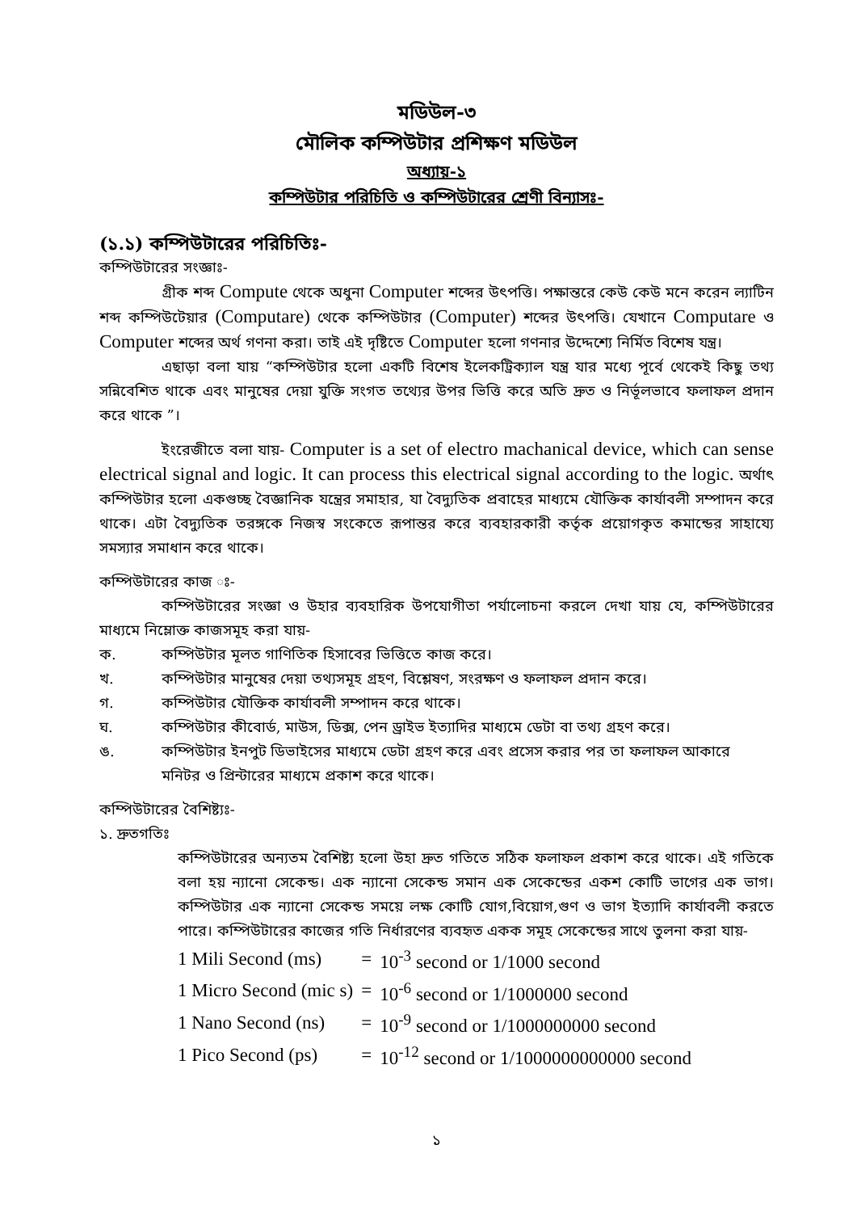মডিউল-৩
মৌলিক কম্পিউটার প্রশিক্ষণ মডিউল
অধ্যায়-১
কম্পিউটার পরিচিতি ও কম্পিউটারের শ্রেণী বিন্যাসঃ-
(১.১) কম্পিউটারের পরিচিতিঃ-
কম্পিউটারের সংজ্ঞাঃ-
গ্রীক শব্দ Compute থেকে অধুনা Computer শব্দের উৎপত্তি। পক্ষান্তরে কেউ কেউ মনে করেন ল্যাটিন শব্দ কম্পিউটেয়ার (Computare) থেকে কম্পিউটার (Computer) শব্দের উৎপত্তি। যেখানে Computare ও Computer শব্দের অর্থ গণনা করা। তাই এই দৃষ্টিতে Computer হলো গণনার উদ্দেশ্যে নির্মিত বিশেষ যন্ত্র।
এছাড়া বলা যায় “কম্পিউটার হলো একটি বিশেষ ইলেকট্রিক্যাল যন্ত্র যার মধ্যে পূর্বে থেকেই কিছু তথ্য সন্নিবেশিত থাকে এবং মানুষের দেয়া যুক্তি সংগত তথ্যের উপর ভিত্তি করে অতি দ্রুত ও নির্ভূলভাবে ফলাফল প্রদান করে থাকে ”।
ইংরেজীতে বলা যায়- Computer is a set of electro machanical device, which can sense electrical signal and logic. It can process this electrical signal according to the logic. অর্থাৎ কম্পিউটার হলো একগুচ্ছ বৈজ্ঞানিক যন্ত্রের সমাহার, যা বৈদ্যুতিক প্রবাহের মাধ্যমে যৌক্তিক কার্যাবলী সম্পাদন করে থাকে। এটা বৈদ্যুতিক তরঙ্গকে নিজস্ব সংকেতে রূপান্তর করে ব্যবহারকারী কর্তৃক প্রয়োগকৃত কমান্ডের সাহায্যে সমস্যার সমাধান করে থাকে।
কম্পিউটারের কাজ ঃ-
কম্পিউটারের সংজ্ঞা ও উহার ব্যবহারিক উপযোগীতা পর্যালোচনা করলে দেখা যায় যে, কম্পিউটারের মাধ্যমে নিম্লোক্ত কাজসমূহ করা যায়-
ক. কম্পিউটার মূলত গাণিতিক হিসাবের ভিত্তিতে কাজ করে।
খ. কম্পিউটার মানুষের দেয়া তথ্যসমূহ গ্রহণ, বিশ্লেষণ, সংরক্ষণ ও ফলাফল প্রদান করে।
গ. কম্পিউটার যৌক্তিক কার্যাবলী সম্পাদন করে থাকে।
ঘ. কম্পিউটার কীবোর্ড, মাউস, ডিক্স, পেন ড্রাইভ ইত্যাদির মাধ্যমে ডেটা বা তথ্য গ্রহণ করে।
ঙ. কম্পিউটার ইনপুট ডিভাইসের মাধ্যমে ডেটা গ্রহণ করে এবং প্রসেস করার পর তা ফলাফল আকারে মনিটর ও প্রিন্টারের মাধ্যমে প্রকাশ করে থাকে।
কম্পিউটারের বৈশিষ্ট্যঃ-
১. দ্রুতগতিঃ
কম্পিউটারের অন্যতম বৈশিষ্ট্য হলো উহা দ্রুত গতিতে সঠিক ফলাফল প্রকাশ করে থাকে। এই গতিকে বলা হয় ন্যানো সেকেন্ড। এক ন্যানো সেকেন্ড সমান এক সেকেন্ডের একশ কোটি ভাগের এক ভাগ। কম্পিউটার এক ন্যানো সেকেন্ড সময়ে লক্ষ কোটি যোগ,বিয়োগ,গুণ ও ভাগ ইত্যাদি কার্যাবলী করতে পারে। কম্পিউটারের কাজের গতি নির্ধারণের ব্যবহৃত একক সমূহ সেকেন্ডের সাথে তুলনা করা যায়-
| 1 Mili Second (ms) | = | 10<sup>-3</sup> second or 1/1000 second |
| 1 Micro Second (mic s) | = | 10<sup>-6</sup> second or 1/1000000 second |
| 1 Nano Second (ns) | = | 10<sup>-9</sup> second or 1/1000000000 second |
| 1 Pico Second (ps) | = | 10<sup>-12</sup> second or 1/1000000000000 second |
১